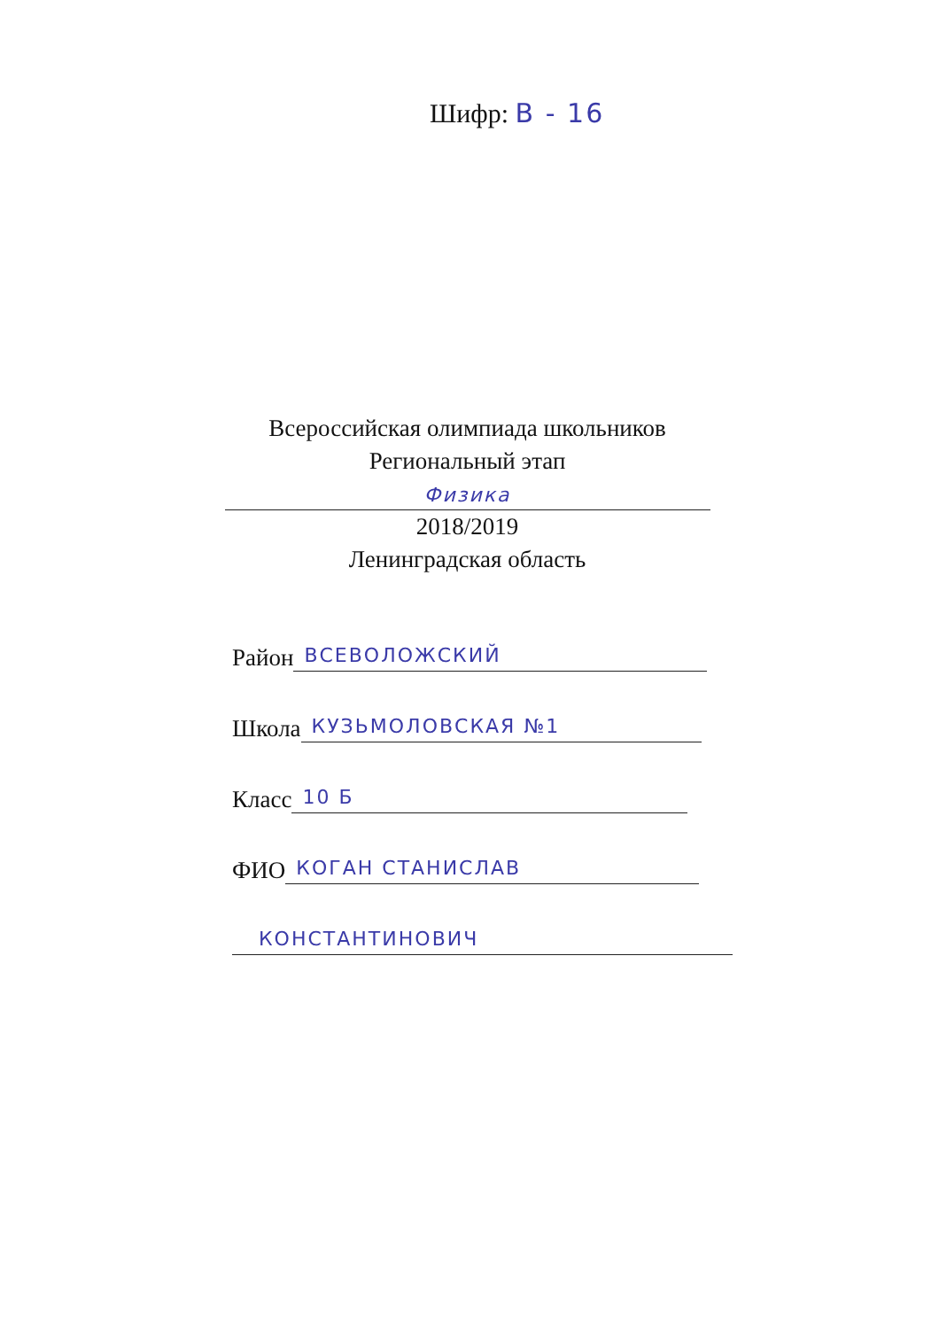Шифр: В - 16
Всероссийская олимпиада школьников
Региональный этап
Физика
2018/2019
Ленинградская область
Район ВСЕВОЛОЖСКИЙ
Школа КУЗЬМОЛОВСКАЯ №1
Класс 10 Б
ФИО КОГАН СТАНИСЛАВ
КОНСТАНТИНОВИЧ